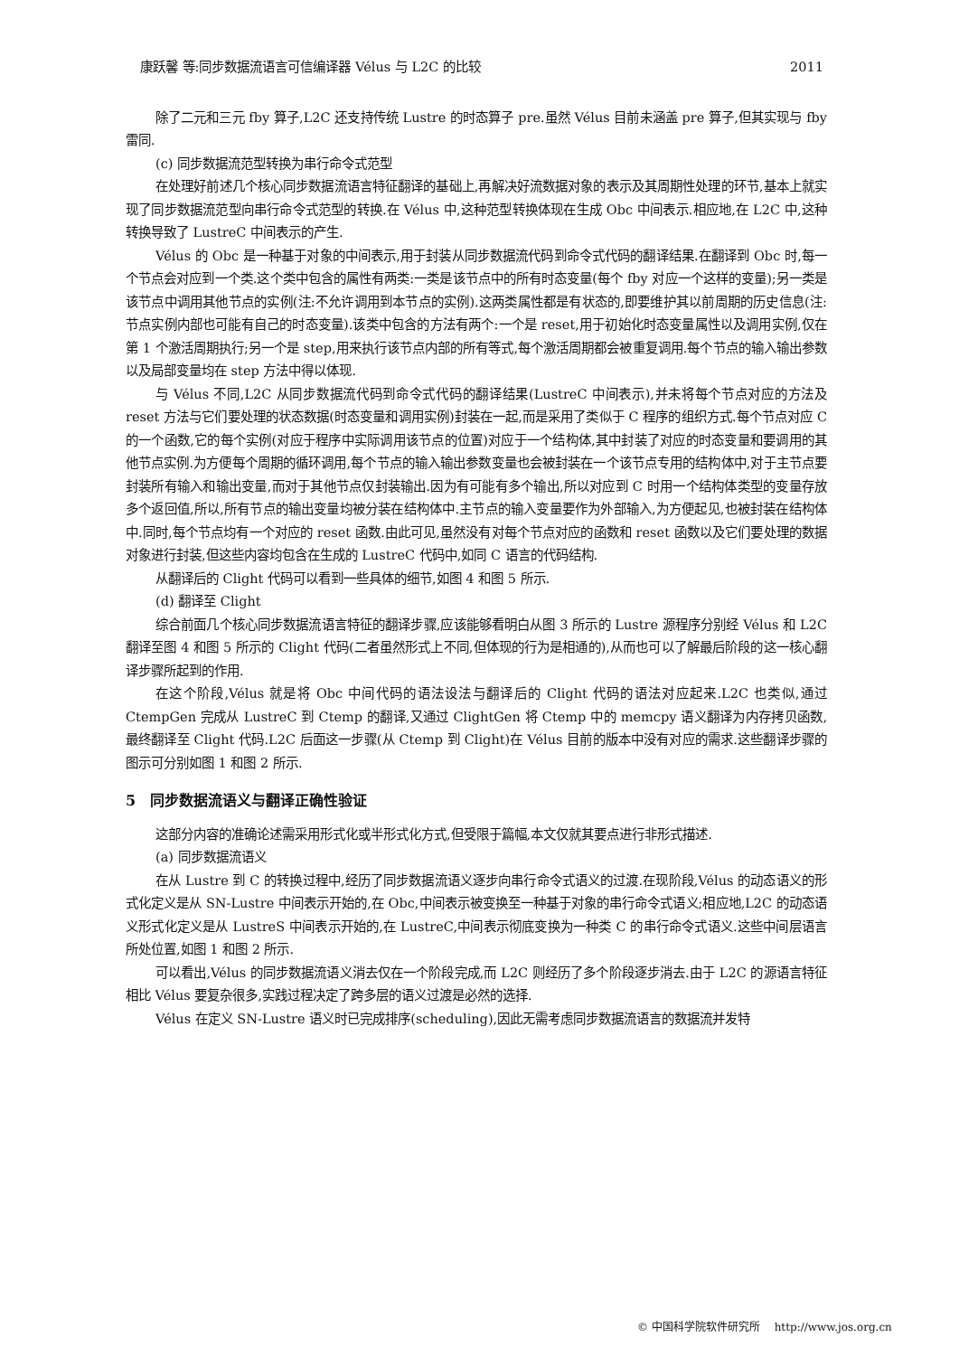康跃馨 等:同步数据流语言可信编译器 Vélus 与 L2C 的比较 2011
除了二元和三元 fby 算子,L2C 还支持传统 Lustre 的时态算子 pre.虽然 Vélus 目前未涵盖 pre 算子,但其实现与 fby 雷同.
(c) 同步数据流范型转换为串行命令式范型
在处理好前述几个核心同步数据流语言特征翻译的基础上,再解决好流数据对象的表示及其周期性处理的环节,基本上就实现了同步数据流范型向串行命令式范型的转换.在 Vélus 中,这种范型转换体现在生成 Obc 中间表示.相应地,在 L2C 中,这种转换导致了 LustreC 中间表示的产生.
Vélus 的 Obc 是一种基于对象的中间表示,用于封装从同步数据流代码到命令式代码的翻译结果.在翻译到 Obc 时,每一个节点会对应到一个类.这个类中包含的属性有两类:一类是该节点中的所有时态变量(每个 fby 对应一个这样的变量);另一类是该节点中调用其他节点的实例(注:不允许调用到本节点的实例).这两类属性都是有状态的,即要维护其以前周期的历史信息(注:节点实例内部也可能有自己的时态变量).该类中包含的方法有两个:一个是 reset,用于初始化时态变量属性以及调用实例,仅在第 1 个激活周期执行;另一个是 step,用来执行该节点内部的所有等式,每个激活周期都会被重复调用.每个节点的输入输出参数以及局部变量均在 step 方法中得以体现.
与 Vélus 不同,L2C 从同步数据流代码到命令式代码的翻译结果(LustreC 中间表示),并未将每个节点对应的方法及 reset 方法与它们要处理的状态数据(时态变量和调用实例)封装在一起,而是采用了类似于 C 程序的组织方式.每个节点对应 C 的一个函数,它的每个实例(对应于程序中实际调用该节点的位置)对应于一个结构体,其中封装了对应的时态变量和要调用的其他节点实例.为方便每个周期的循环调用,每个节点的输入输出参数变量也会被封装在一个该节点专用的结构体中,对于主节点要封装所有输入和输出变量,而对于其他节点仅封装输出.因为有可能有多个输出,所以对应到 C 时用一个结构体类型的变量存放多个返回值,所以,所有节点的输出变量均被分装在结构体中.主节点的输入变量要作为外部输入,为方便起见,也被封装在结构体中.同时,每个节点均有一个对应的 reset 函数.由此可见,虽然没有对每个节点对应的函数和 reset 函数以及它们要处理的数据对象进行封装,但这些内容均包含在生成的 LustreC 代码中,如同 C 语言的代码结构.
从翻译后的 Clight 代码可以看到一些具体的细节,如图 4 和图 5 所示.
(d) 翻译至 Clight
综合前面几个核心同步数据流语言特征的翻译步骤,应该能够看明白从图 3 所示的 Lustre 源程序分别经 Vélus 和 L2C 翻译至图 4 和图 5 所示的 Clight 代码(二者虽然形式上不同,但体现的行为是相通的),从而也可以了解最后阶段的这一核心翻译步骤所起到的作用.
在这个阶段,Vélus 就是将 Obc 中间代码的语法设法与翻译后的 Clight 代码的语法对应起来.L2C 也类似,通过 CtempGen 完成从 LustreC 到 Ctemp 的翻译,又通过 ClightGen 将 Ctemp 中的 memcpy 语义翻译为内存拷贝函数,最终翻译至 Clight 代码.L2C 后面这一步骤(从 Ctemp 到 Clight)在 Vélus 目前的版本中没有对应的需求.这些翻译步骤的图示可分别如图 1 和图 2 所示.
5　同步数据流语义与翻译正确性验证
这部分内容的准确论述需采用形式化或半形式化方式,但受限于篇幅,本文仅就其要点进行非形式描述.
(a) 同步数据流语义
在从 Lustre 到 C 的转换过程中,经历了同步数据流语义逐步向串行命令式语义的过渡.在现阶段,Vélus 的动态语义的形式化定义是从 SN-Lustre 中间表示开始的,在 Obc,中间表示被变换至一种基于对象的串行命令式语义;相应地,L2C 的动态语义形式化定义是从 LustreS 中间表示开始的,在 LustreC,中间表示彻底变换为一种类 C 的串行命令式语义.这些中间层语言所处位置,如图 1 和图 2 所示.
可以看出,Vélus 的同步数据流语义消去仅在一个阶段完成,而 L2C 则经历了多个阶段逐步消去.由于 L2C 的源语言特征相比 Vélus 要复杂很多,实践过程决定了跨多层的语义过渡是必然的选择.
Vélus 在定义 SN-Lustre 语义时已完成排序(scheduling),因此无需考虑同步数据流语言的数据流并发特
© 中国科学院软件研究所　 http://www.jos.org.cn